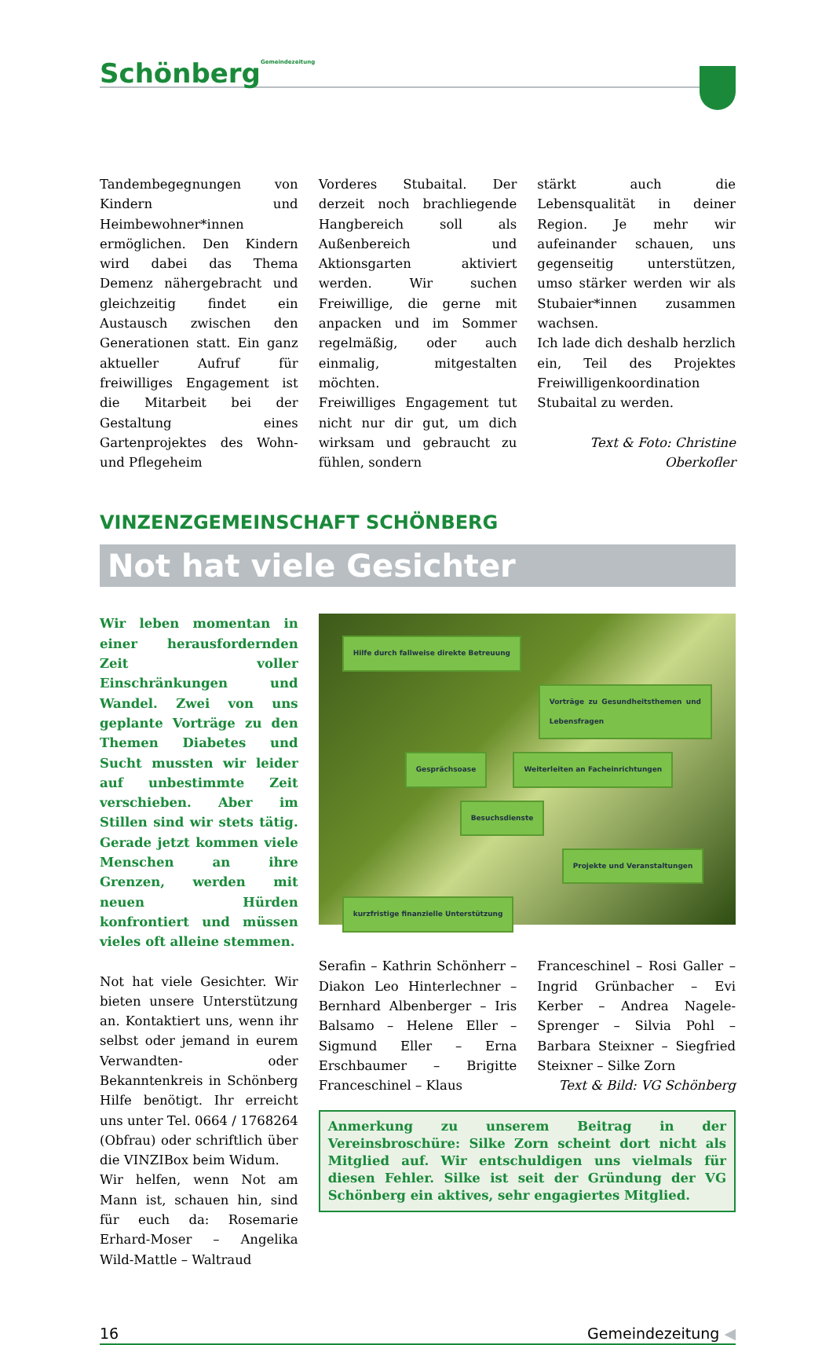SchönbergGemeindezeitung
Tandembegegnungen von Kindern und Heimbewohner*innen ermöglichen. Den Kindern wird dabei das Thema Demenz nähergebracht und gleichzeitig findet ein Austausch zwischen den Generationen statt. Ein ganz aktueller Aufruf für freiwilliges Engagement ist die Mitarbeit bei der Gestaltung eines Gartenprojektes des Wohn- und Pflegeheim
Vorderes Stubaital. Der derzeit noch brachliegende Hangbereich soll als Außenbereich und Aktionsgarten aktiviert werden. Wir suchen Freiwillige, die gerne mit anpacken und im Sommer regelmäßig, oder auch einmalig, mitgestalten möchten.
Freiwilliges Engagement tut nicht nur dir gut, um dich wirksam und gebraucht zu fühlen, sondern
stärkt auch die Lebensqualität in deiner Region. Je mehr wir aufeinander schauen, uns gegenseitig unterstützen, umso stärker werden wir als Stubaier*innen zusammen wachsen.
Ich lade dich deshalb herzlich ein, Teil des Projektes Freiwilligenkoordination Stubaital zu werden.
Text & Foto: Christine Oberkofler
VINZENZGEMEINSCHAFT SCHÖNBERG
Not hat viele Gesichter
Wir leben momentan in einer herausfordernden Zeit voller Einschränkungen und Wandel. Zwei von uns geplante Vorträge zu den Themen Diabetes und Sucht mussten wir leider auf unbestimmte Zeit verschieben. Aber im Stillen sind wir stets tätig. Gerade jetzt kommen viele Menschen an ihre Grenzen, werden mit neuen Hürden konfrontiert und müssen vieles oft alleine stemmen.
Not hat viele Gesichter. Wir bieten unsere Unterstützung an. Kontaktiert uns, wenn ihr selbst oder jemand in eurem Verwandten- oder Bekanntenkreis in Schönberg Hilfe benötigt. Ihr erreicht uns unter Tel. 0664 / 1768264 (Obfrau) oder schriftlich über die VINZIBox beim Widum.
Wir helfen, wenn Not am Mann ist, schauen hin, sind für euch da: Rosemarie Erhard-Moser – Angelika Wild-Mattle – Waltraud
Hilfe durch fallweise direkte Betreuung
Vorträge zu Gesundheitsthemen und Lebensfragen
Gesprächsoase
Weiterleiten an Facheinrichtungen
Besuchsdienste
Projekte und Veranstaltungen
kurzfristige finanzielle Unterstützung
Serafin – Kathrin Schönherr – Diakon Leo Hinterlechner – Bernhard Albenberger – Iris Balsamo – Helene Eller – Sigmund Eller – Erna Erschbaumer – Brigitte Franceschinel – Klaus
Franceschinel – Rosi Galler – Ingrid Grünbacher – Evi Kerber – Andrea Nagele-Sprenger – Silvia Pohl – Barbara Steixner – Siegfried Steixner – Silke Zorn
Text & Bild: VG Schönberg
Anmerkung zu unserem Beitrag in der Vereinsbroschüre: Silke Zorn scheint dort nicht als Mitglied auf. Wir entschuldigen uns vielmals für diesen Fehler. Silke ist seit der Gründung der VG Schönberg ein aktives, sehr engagiertes Mitglied.
16 Gemeindezeitung ◀